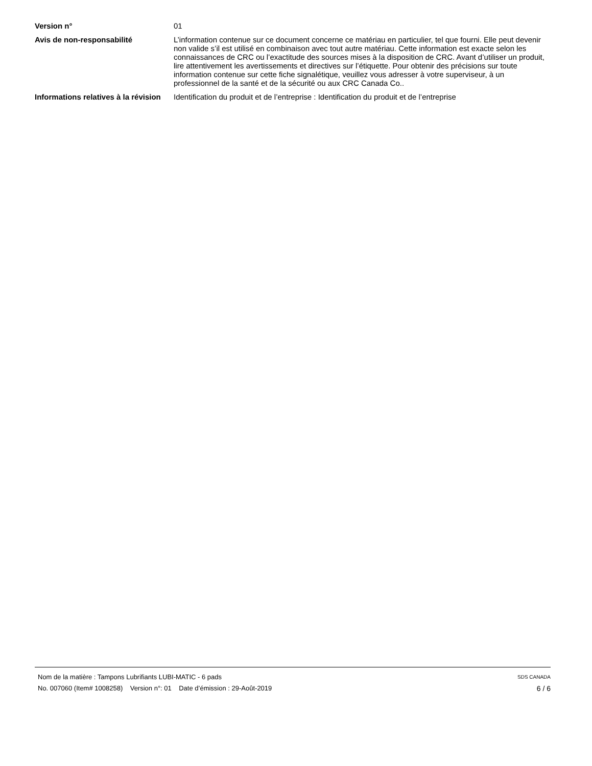Version n° 01
Avis de non-responsabilité L’information contenue sur ce document concerne ce matériau en particulier, tel que fourni. Elle peut devenir non valide s’il est utilisé en combinaison avec tout autre matériau. Cette information est exacte selon les connaissances de CRC ou l’exactitude des sources mises à la disposition de CRC. Avant d’utiliser un produit, lire attentivement les avertissements et directives sur l’étiquette. Pour obtenir des précisions sur toute information contenue sur cette fiche signalétique, veuillez vous adresser à votre superviseur, à un professionnel de la santé et de la sécurité ou aux CRC Canada Co..
Informations relatives à la révision
Identification du produit et de l’entreprise : Identification du produit et de l’entreprise
Nom de la matière : Tampons Lubrifiants LUBI-MATIC - 6 pads SDS CANADA
No. 007060 (Item# 1008258) Version n°: 01 Date d’émission : 29-Août-2019 6 / 6